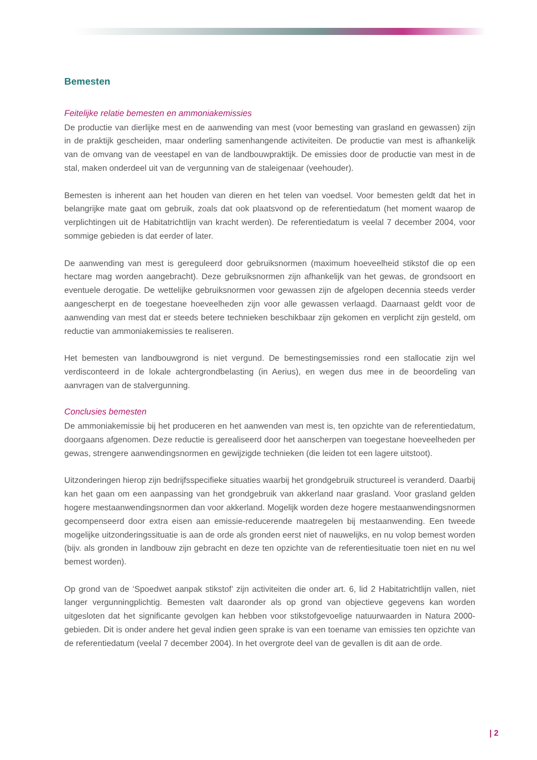Bemesten
Feitelijke relatie bemesten en ammoniakemissies
De productie van dierlijke mest en de aanwending van mest (voor bemesting van grasland en gewassen) zijn in de praktijk gescheiden, maar onderling samenhangende activiteiten. De productie van mest is afhankelijk van de omvang van de veestapel en van de landbouwpraktijk. De emissies door de productie van mest in de stal, maken onderdeel uit van de vergunning van de staleigenaar (veehouder).
Bemesten is inherent aan het houden van dieren en het telen van voedsel. Voor bemesten geldt dat het in belangrijke mate gaat om gebruik, zoals dat ook plaatsvond op de referentiedatum (het moment waarop de verplichtingen uit de Habitatrichtlijn van kracht werden). De referentiedatum is veelal 7 december 2004, voor sommige gebieden is dat eerder of later.
De aanwending van mest is gereguleerd door gebruiksnormen (maximum hoeveelheid stikstof die op een hectare mag worden aangebracht). Deze gebruiksnormen zijn afhankelijk van het gewas, de grondsoort en eventuele derogatie. De wettelijke gebruiksnormen voor gewassen zijn de afgelopen decennia steeds verder aangescherpt en de toegestane hoeveelheden zijn voor alle gewassen verlaagd. Daarnaast geldt voor de aanwending van mest dat er steeds betere technieken beschikbaar zijn gekomen en verplicht zijn gesteld, om reductie van ammoniakemissies te realiseren.
Het bemesten van landbouwgrond is niet vergund. De bemestingsemissies rond een stallocatie zijn wel verdisconteerd in de lokale achtergrondbelasting (in Aerius), en wegen dus mee in de beoordeling van aanvragen van de stalvergunning.
Conclusies bemesten
De ammoniakemissie bij het produceren en het aanwenden van mest is, ten opzichte van de referentiedatum, doorgaans afgenomen. Deze reductie is gerealiseerd door het aanscherpen van toegestane hoeveelheden per gewas, strengere aanwendingsnormen en gewijzigde technieken (die leiden tot een lagere uitstoot).
Uitzonderingen hierop zijn bedrijfsspecifieke situaties waarbij het grondgebruik structureel is veranderd. Daarbij kan het gaan om een aanpassing van het grondgebruik van akkerland naar grasland. Voor grasland gelden hogere mestaanwendingsnormen dan voor akkerland. Mogelijk worden deze hogere mestaanwendingsnormen gecompenseerd door extra eisen aan emissie-reducerende maatregelen bij mestaanwending. Een tweede mogelijke uitzonderingssituatie is aan de orde als gronden eerst niet of nauwelijks, en nu volop bemest worden (bijv. als gronden in landbouw zijn gebracht en deze ten opzichte van de referentiesituatie toen niet en nu wel bemest worden).
Op grond van de ‘Spoedwet aanpak stikstof’ zijn activiteiten die onder art. 6, lid 2 Habitatrichtlijn vallen, niet langer vergunningplichtig. Bemesten valt daaronder als op grond van objectieve gegevens kan worden uitgesloten dat het significante gevolgen kan hebben voor stikstofgevoelige natuurwaarden in Natura 2000-gebieden. Dit is onder andere het geval indien geen sprake is van een toename van emissies ten opzichte van de referentiedatum (veelal 7 december 2004). In het overgrote deel van de gevallen is dit aan de orde.
| 2